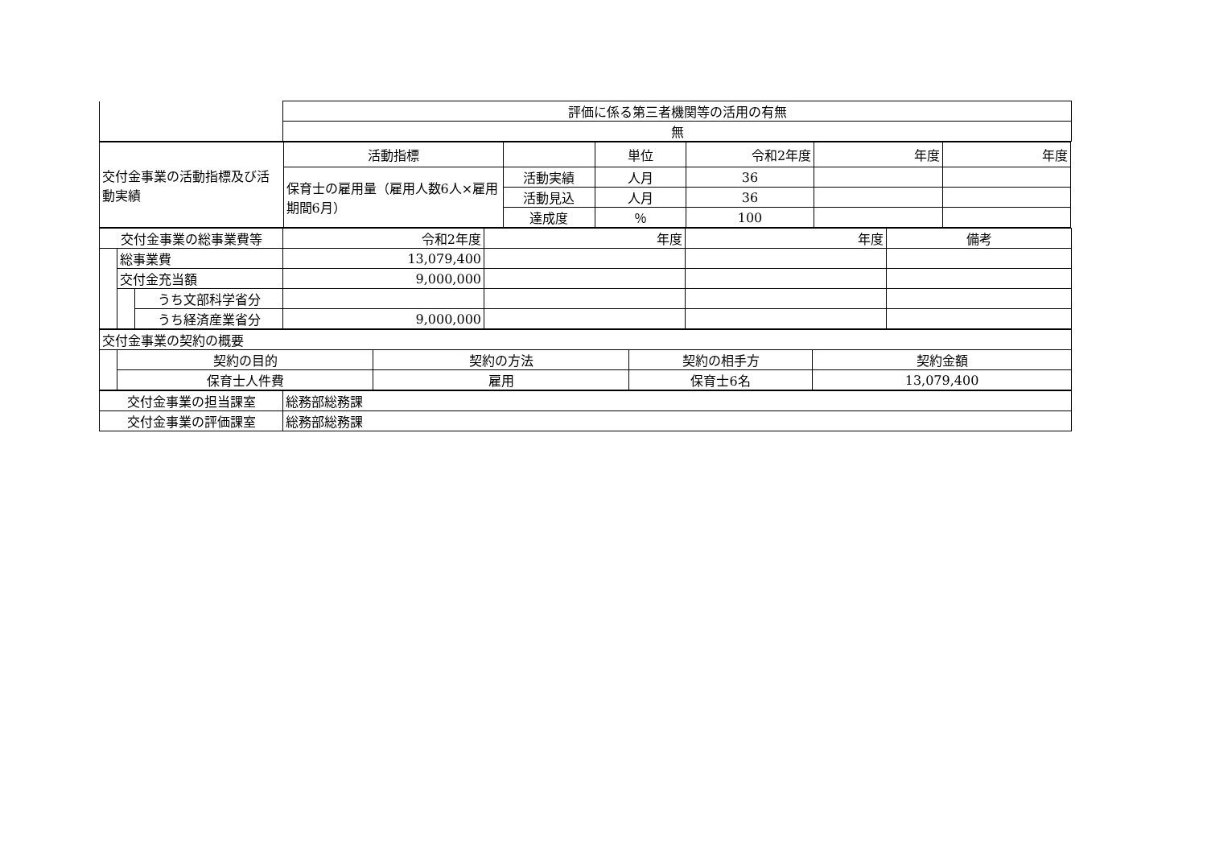| | 評価に係る第三者機関等の活用の有無 |
| | 無 |
| 交付金事業の活動指標及び活動実績 | 活動指標 | | 単位 | 令和2年度 | 年度 | 年度 |
| | 保育士の雇用量（雇用人数6人×雇用期間6月） | 活動実績 | 人月 | 36 | | |
| | | 活動見込 | 人月 | 36 | | |
| | | 達成度 | ％ | 100 | | |
| 交付金事業の総事業費等 | | | 令和2年度 | 年度 | 年度 | 備考 |
| | 総事業費 | | 13,079,400 | | | |
| | 交付金充当額 | | 9,000,000 | | | |
| | | うち文部科学省分 | | | | |
| | | うち経済産業省分 | 9,000,000 | | | |
| 交付金事業の契約の概要 | | | | |
| | 契約の目的 | 契約の方法 | 契約の相手方 | 契約金額 |
| | 保育士人件費 | 雇用 | 保育士6名 | 13,079,400 |
| 交付金事業の担当課室 | 総務部総務課 |
| 交付金事業の評価課室 | 総務部総務課 |